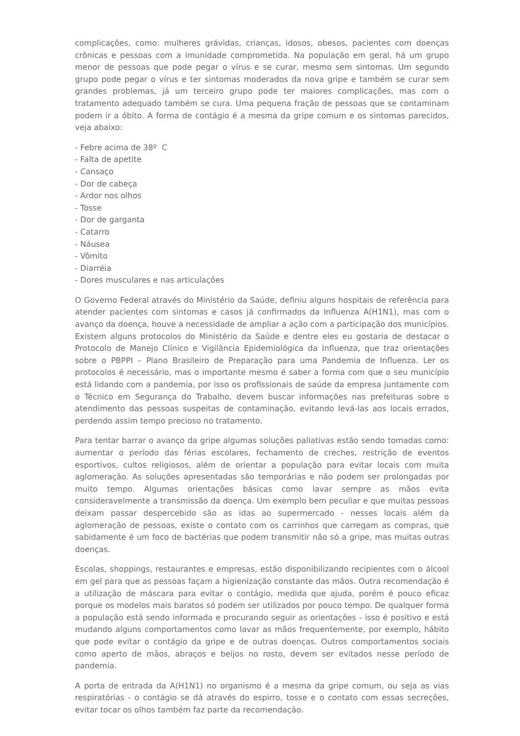complicações, como: mulheres grávidas, crianças, idosos, obesos, pacientes com doenças crônicas e pessoas com a imunidade comprometida. Na população em geral, há um grupo menor de pessoas que pode pegar o vírus e se curar, mesmo sem sintomas. Um segundo grupo pode pegar o vírus e ter sintomas moderados da nova gripe e também se curar sem grandes problemas, já um terceiro grupo pode ter maiores complicações, mas com o tratamento adequado também se cura. Uma pequena fração de pessoas que se contaminam podem ir a óbito. A forma de contágio é a mesma da gripe comum e os sintomas parecidos, veja abaixo:
- Febre acima de 38º C
- Falta de apetite
- Cansaço
- Dor de cabeça
- Ardor nos olhos
- Tosse
- Dor de garganta
- Catarro
- Náusea
- Vômito
- Diarréia
- Dores musculares e nas articulações
O Governo Federal através do Ministério da Saúde, definiu alguns hospitais de referência para atender pacientes com sintomas e casos já confirmados da Influenza A(H1N1), mas com o avanço da doença, houve a necessidade de ampliar a ação com a participação dos municípios. Existem alguns protocolos do Ministério da Saúde e dentre eles eu gostaria de destacar o Protocolo de Manejo Clínico e Vigilância Epidemiológica da Influenza, que traz orientações sobre o PBPPI – Plano Brasileiro de Preparação para uma Pandemia de Influenza. Ler os protocolos é necessário, mas o importante mesmo é saber a forma com que o seu município está lidando com a pandemia, por isso os profissionais de saúde da empresa juntamente com o Técnico em Segurança do Trabalho, devem buscar informações nas prefeituras sobre o atendimento das pessoas suspeitas de contaminação, evitando levá-las aos locais errados, perdendo assim tempo precioso no tratamento.
Para tentar barrar o avanço da gripe algumas soluções paliativas estão sendo tomadas como: aumentar o período das férias escolares, fechamento de creches, restrição de eventos esportivos, cultos religiosos, além de orientar a população para evitar locais com muita aglomeração. As soluções apresentadas são temporárias e não podem ser prolongadas por muito tempo. Algumas orientações básicas como lavar sempre as mãos evita consideravelmente a transmissão da doença. Um exemplo bem peculiar e que muitas pessoas deixam passar despercebido são as idas ao supermercado - nesses locais além da aglomeração de pessoas, existe o contato com os carrinhos que carregam as compras, que sabidamente é um foco de bactérias que podem transmitir não só a gripe, mas muitas outras doenças.
Escolas, shoppings, restaurantes e empresas, estão disponibilizando recipientes com o álcool em gel para que as pessoas façam a higienização constante das mãos. Outra recomendação é a utilização de máscara para evitar o contágio, medida que ajuda, porém é pouco eficaz porque os modelos mais baratos só podem ser utilizados por pouco tempo. De qualquer forma a população está sendo informada e procurando seguir as orientações - isso é positivo e está mudando alguns comportamentos como lavar as mãos frequentemente, por exemplo, hábito que pode evitar o contágio da gripe e de outras doenças. Outros comportamentos sociais como aperto de mãos, abraços e beijos no rosto, devem ser evitados nesse período de pandemia.
A porta de entrada da A(H1N1) no organismo é a mesma da gripe comum, ou seja as vias respiratórias - o contágio se dá através do espirro, tosse e o contato com essas secreções, evitar tocar os olhos também faz parte da recomendação.